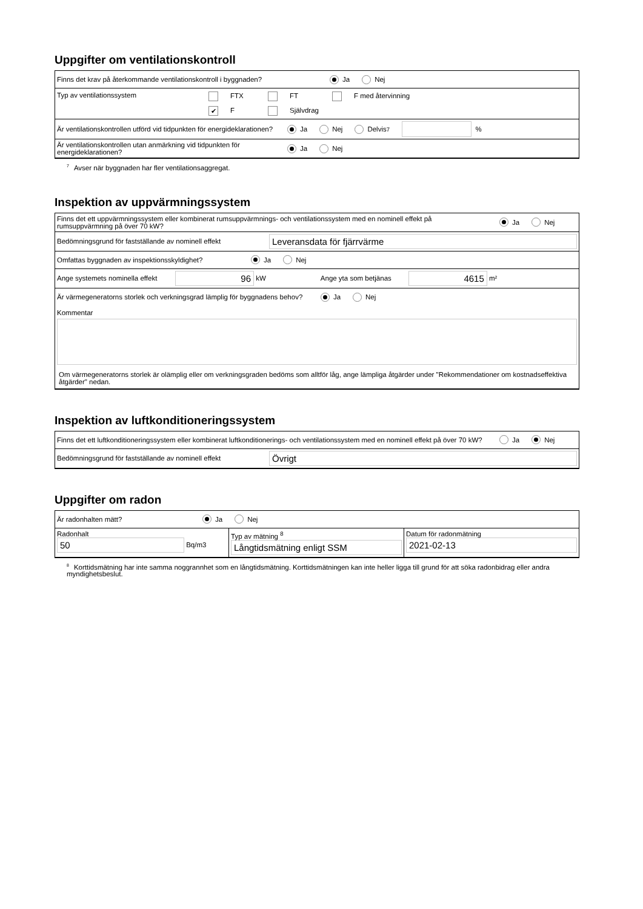Uppgifter om ventilationskontroll
Finns det krav på återkommande ventilationskontroll i byggnaden? Ja Nej
Typ av ventilationssystem FTX FT F med återvinning
✔ F Självdrag
Är ventilationskontrollen utförd vid tidpunkten för energideklarationen? Ja Nej Delvis <sup>7</sup> %
Är ventilationskontrollen utan anmärkning vid tidpunkten för energideklarationen? Ja Nej
<sup>7</sup> Avser när byggnaden har fler ventilationsaggregat.
Inspektion av uppvärmningssystem
Finns det ett uppvärmningssystem eller kombinerat rumsuppvärmnings- och ventilationssystem med en nominell effekt på rumsuppvärmning på över 70 kW? Ja Nej
Bedömningsgrund för fastställande av nominell effekt Leveransdata för fjärrvärme
Omfattas byggnaden av inspektionsskyldighet? Ja Nej
Ange systemets nominella effekt 96 kW Ange yta som betjänas 4615 m²
Är värmegeneratorns storlek och verkningsgrad lämplig för byggnadens behov? Ja Nej
Kommentar
Om värmegeneratorns storlek är olämplig eller om verkningsgraden bedöms som alltför låg, ange lämpliga åtgärder under "Rekommendationer om kostnadseffektiva åtgärder" nedan.
Inspektion av luftkonditioneringssystem
Finns det ett luftkonditioneringssystem eller kombinerat luftkonditionerings- och ventilationssystem med en nominell effekt på över 70 kW? Ja Nej
Bedömningsgrund för fastställande av nominell effekt Övrigt
Uppgifter om radon
Är radonhalten mätt? Ja Nej
Radonhalt
50 Bq/m3
Typ av mätning <sup>8</sup>
Långtidsmätning enligt SSM
Datum för radonmätning
2021-02-13
<sup>8</sup> Korttidsmätning har inte samma noggrannhet som en långtidsmätning. Korttidsmätningen kan inte heller ligga till grund för att söka radonbidrag eller andra myndighetsbeslut.